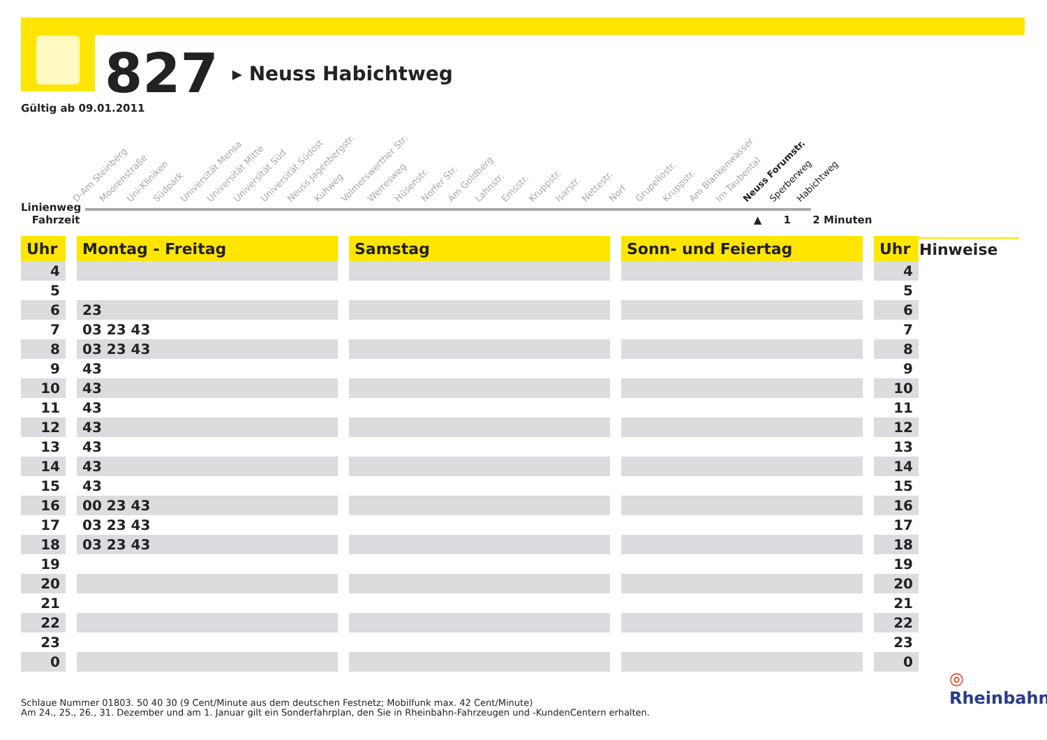827 ▸ Neuss Habichtweg
Gültig ab 09.01.2011
D-Am Steinberg Moorenstraße Uni-Kliniken Südpark Universität Mensa Universität Mitte Universität Süd Universität Südost Neuss Jagenbergstr. Kuhweg Volmerswerther Str. Werresweg Hüsenstr. Norfer Str. Am Goldberg Lahnstr. Emsstr. Kruppstr. Isarstr. Nettestr. Norf Grupellostr. Kruppstr. Am Blankenwasser Im Taubental Neuss Forumstr. Sperberweg Habichtweg
Linienweg
Fahrzeit ▲ 1 2 Minuten
| Uhr | | Montag - Freitag | | Samstag | | Sonn- und Feiertag | | Uhr |
| --- | --- | --- | --- | --- | --- | --- | --- | --- |
| 4 | | | | | | | | 4 |
| 5 | | | | | | | | 5 |
| 6 | | 23 | | | | | | 6 |
| 7 | | 03 23 43 | | | | | | 7 |
| 8 | | 03 23 43 | | | | | | 8 |
| 9 | | 43 | | | | | | 9 |
| 10 | | 43 | | | | | | 10 |
| 11 | | 43 | | | | | | 11 |
| 12 | | 43 | | | | | | 12 |
| 13 | | 43 | | | | | | 13 |
| 14 | | 43 | | | | | | 14 |
| 15 | | 43 | | | | | | 15 |
| 16 | | 00 23 43 | | | | | | 16 |
| 17 | | 03 23 43 | | | | | | 17 |
| 18 | | 03 23 43 | | | | | | 18 |
| 19 | | | | | | | | 19 |
| 20 | | | | | | | | 20 |
| 21 | | | | | | | | 21 |
| 22 | | | | | | | | 22 |
| 23 | | | | | | | | 23 |
| 0 | | | | | | | | 0 |
Hinweise
◎ Rheinbahn
Schlaue Nummer 01803. 50 40 30 (9 Cent/Minute aus dem deutschen Festnetz; Mobilfunk max. 42 Cent/Minute)
Am 24., 25., 26., 31. Dezember und am 1. Januar gilt ein Sonderfahrplan, den Sie in Rheinbahn-Fahrzeugen und -KundenCentern erhalten.